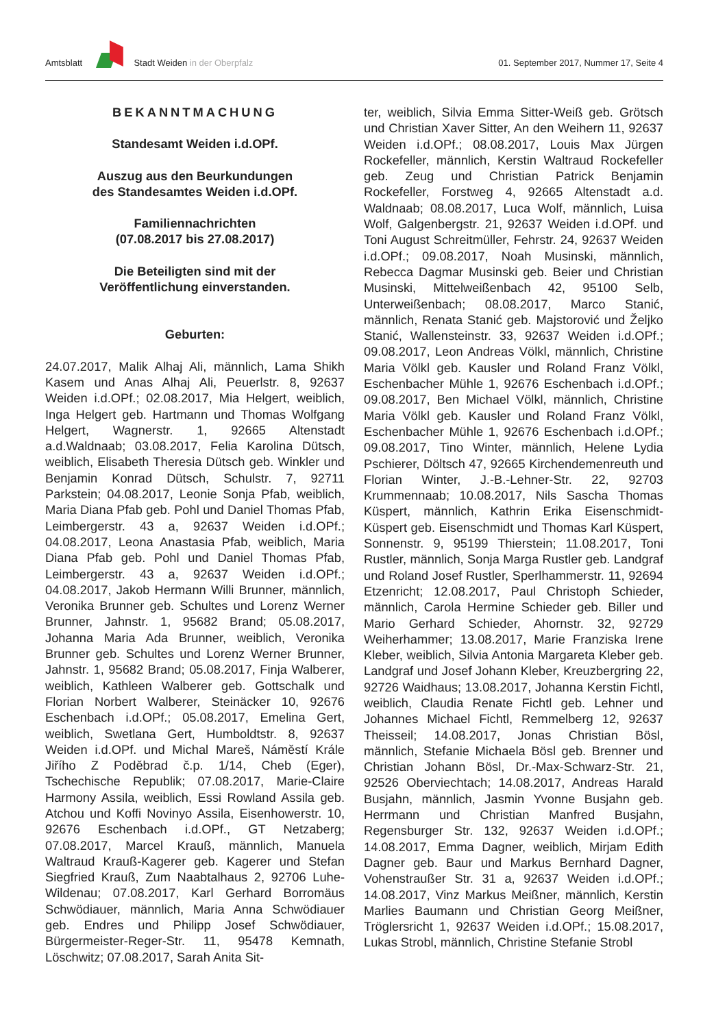Amtsblatt Stadt Weiden in der Oberpfalz
01. September 2017, Nummer 17, Seite 4
BEKANNTMACHUNG
Standesamt Weiden i.d.OPf.
Auszug aus den Beurkundungen
des Standesamtes Weiden i.d.OPf.
Familiennachrichten
(07.08.2017 bis 27.08.2017)
Die Beteiligten sind mit der
Veröffentlichung einverstanden.
Geburten:
24.07.2017, Malik Alhaj Ali, männlich, Lama Shikh Kasem und Anas Alhaj Ali, Peuerlstr. 8, 92637 Weiden i.d.OPf.; 02.08.2017, Mia Helgert, weiblich, Inga Helgert geb. Hartmann und Thomas Wolfgang Helgert, Wagnerstr. 1, 92665 Altenstadt a.d.Waldnaab; 03.08.2017, Felia Karolina Dütsch, weiblich, Elisabeth Theresia Dütsch geb. Winkler und Benjamin Konrad Dütsch, Schulstr. 7, 92711 Parkstein; 04.08.2017, Leonie Sonja Pfab, weiblich, Maria Diana Pfab geb. Pohl und Daniel Thomas Pfab, Leimbergerstr. 43 a, 92637 Weiden i.d.OPf.; 04.08.2017, Leona Anastasia Pfab, weiblich, Maria Diana Pfab geb. Pohl und Daniel Thomas Pfab, Leimbergerstr. 43 a, 92637 Weiden i.d.OPf.; 04.08.2017, Jakob Hermann Willi Brunner, männlich, Veronika Brunner geb. Schultes und Lorenz Werner Brunner, Jahnstr. 1, 95682 Brand; 05.08.2017, Johanna Maria Ada Brunner, weiblich, Veronika Brunner geb. Schultes und Lorenz Werner Brunner, Jahnstr. 1, 95682 Brand; 05.08.2017, Finja Walberer, weiblich, Kathleen Walberer geb. Gottschalk und Florian Norbert Walberer, Steinäcker 10, 92676 Eschenbach i.d.OPf.; 05.08.2017, Emelina Gert, weiblich, Swetlana Gert, Humboldtstr. 8, 92637 Weiden i.d.OPf. und Michal Mareš, Náměstí Krále Jiřího Z Poděbrad č.p. 1/14, Cheb (Eger), Tschechische Republik; 07.08.2017, Marie-Claire Harmony Assila, weiblich, Essi Rowland Assila geb. Atchou und Koffi Novinyo Assila, Eisenhowerstr. 10, 92676 Eschenbach i.d.OPf., GT Netzaberg; 07.08.2017, Marcel Krauß, männlich, Manuela Waltraud Krauß-Kagerer geb. Kagerer und Stefan Siegfried Krauß, Zum Naabtalhaus 2, 92706 Luhe-Wildenau; 07.08.2017, Karl Gerhard Borromäus Schwödiauer, männlich, Maria Anna Schwödiauer geb. Endres und Philipp Josef Schwödiauer, Bürgermeister-Reger-Str. 11, 95478 Kemnath, Löschwitz; 07.08.2017, Sarah Anita Sit-
ter, weiblich, Silvia Emma Sitter-Weiß geb. Grötsch und Christian Xaver Sitter, An den Weihern 11, 92637 Weiden i.d.OPf.; 08.08.2017, Louis Max Jürgen Rockefeller, männlich, Kerstin Waltraud Rockefeller geb. Zeug und Christian Patrick Benjamin Rockefeller, Forstweg 4, 92665 Altenstadt a.d. Waldnaab; 08.08.2017, Luca Wolf, männlich, Luisa Wolf, Galgenbergstr. 21, 92637 Weiden i.d.OPf. und Toni August Schreitmüller, Fehrstr. 24, 92637 Weiden i.d.OPf.; 09.08.2017, Noah Musinski, männlich, Rebecca Dagmar Musinski geb. Beier und Christian Musinski, Mittelweißenbach 42, 95100 Selb, Unterweißenbach; 08.08.2017, Marco Stanić, männlich, Renata Stanić geb. Majstorović und Željko Stanić, Wallensteinstr. 33, 92637 Weiden i.d.OPf.; 09.08.2017, Leon Andreas Völkl, männlich, Christine Maria Völkl geb. Kausler und Roland Franz Völkl, Eschenbacher Mühle 1, 92676 Eschenbach i.d.OPf.; 09.08.2017, Ben Michael Völkl, männlich, Christine Maria Völkl geb. Kausler und Roland Franz Völkl, Eschenbacher Mühle 1, 92676 Eschenbach i.d.OPf.; 09.08.2017, Tino Winter, männlich, Helene Lydia Pschierer, Döltsch 47, 92665 Kirchendemenreuth und Florian Winter, J.-B.-Lehner-Str. 22, 92703 Krummennaab; 10.08.2017, Nils Sascha Thomas Küspert, männlich, Kathrin Erika Eisenschmidt-Küspert geb. Eisenschmidt und Thomas Karl Küspert, Sonnenstr. 9, 95199 Thierstein; 11.08.2017, Toni Rustler, männlich, Sonja Marga Rustler geb. Landgraf und Roland Josef Rustler, Sperlhammerstr. 11, 92694 Etzenricht; 12.08.2017, Paul Christoph Schieder, männlich, Carola Hermine Schieder geb. Biller und Mario Gerhard Schieder, Ahornstr. 32, 92729 Weiherhammer; 13.08.2017, Marie Franziska Irene Kleber, weiblich, Silvia Antonia Margareta Kleber geb. Landgraf und Josef Johann Kleber, Kreuzbergring 22, 92726 Waidhaus; 13.08.2017, Johanna Kerstin Fichtl, weiblich, Claudia Renate Fichtl geb. Lehner und Johannes Michael Fichtl, Remmelberg 12, 92637 Theisseil; 14.08.2017, Jonas Christian Bösl, männlich, Stefanie Michaela Bösl geb. Brenner und Christian Johann Bösl, Dr.-Max-Schwarz-Str. 21, 92526 Oberviechtach; 14.08.2017, Andreas Harald Busjahn, männlich, Jasmin Yvonne Busjahn geb. Herrmann und Christian Manfred Busjahn, Regensburger Str. 132, 92637 Weiden i.d.OPf.; 14.08.2017, Emma Dagner, weiblich, Mirjam Edith Dagner geb. Baur und Markus Bernhard Dagner, Vohenstraußer Str. 31 a, 92637 Weiden i.d.OPf.; 14.08.2017, Vinz Markus Meißner, männlich, Kerstin Marlies Baumann und Christian Georg Meißner, Tröglersricht 1, 92637 Weiden i.d.OPf.; 15.08.2017, Lukas Strobl, männlich, Christine Stefanie Strobl